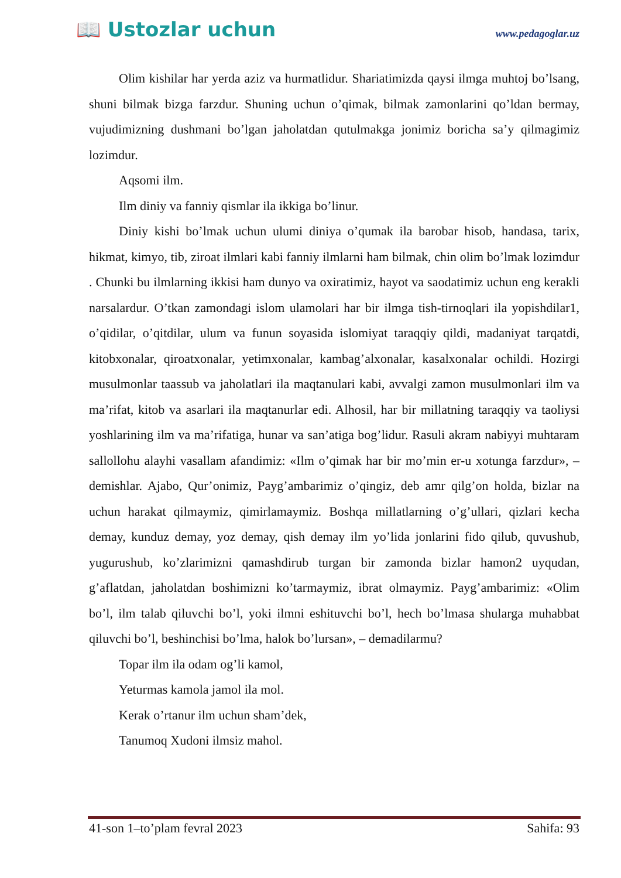📖 Ustozlar uchun
www.pedagoglar.uz
Olim kishilar har yerda aziz va hurmatlidur. Shariatimizda qaysi ilmga muhtoj bo’lsang, shuni bilmak bizga farzdur. Shuning uchun o’qimak, bilmak zamonlarini qo’ldan bermay, vujudimizning dushmani bo’lgan jaholatdan qutulmakga jonimiz boricha sa’y qilmagimiz lozimdur.
Aqsomi ilm.
Ilm diniy va fanniy qismlar ila ikkiga bo’linur.
Diniy kishi bo’lmak uchun ulumi diniya o’qumak ila barobar hisob, handasa, tarix, hikmat, kimyo, tib, ziroat ilmlari kabi fanniy ilmlarni ham bilmak, chin olim bo’lmak lozimdur . Chunki bu ilmlarning ikkisi ham dunyo va oxiratimiz, hayot va saodatimiz uchun eng kerakli narsalardur. O’tkan zamondagi islom ulamolari har bir ilmga tish-tirnoqlari ila yopishdilar1, o’qidilar, o’qitdilar, ulum va funun soyasida islomiyat taraqqiy qildi, madaniyat tarqatdi, kitobxonalar, qiroatxonalar, yetimxonalar, kambag’alxonalar, kasalxonalar ochildi. Hozirgi musulmonlar taassub va jaholatlari ila maqtanulari kabi, avvalgi zamon musulmonlari ilm va ma’rifat, kitob va asarlari ila maqtanurlar edi. Alhosil, har bir millatning taraqqiy va taoliysi yoshlarining ilm va ma’rifatiga, hunar va san’atiga bog’lidur. Rasuli akram nabiyyi muhtaram sallollohu alayhi vasallam afandimiz: «Ilm o’qimak har bir mo’min er-u xotunga farzdur», – demishlar. Ajabo, Qur’onimiz, Payg’ambarimiz o’qingiz, deb amr qilg’on holda, bizlar na uchun harakat qilmaymiz, qimirlamaymiz. Boshqa millatlarning o’g’ullari, qizlari kecha demay, kunduz demay, yoz demay, qish demay ilm yo’lida jonlarini fido qilub, quvushub, yugurushub, ko’zlarimizni qamashdirub turgan bir zamonda bizlar hamon2 uyqudan, g’aflatdan, jaholatdan boshimizni ko’tarmaymiz, ibrat olmaymiz. Payg’ambarimiz: «Olim bo’l, ilm talab qiluvchi bo’l, yoki ilmni eshituvchi bo’l, hech bo’lmasa shularga muhabbat qiluvchi bo’l, beshinchisi bo’lma, halok bo’lursan», – demadilarmu?
Topar ilm ila odam og’li kamol,
Yeturmas kamola jamol ila mol.
Kerak o’rtanur ilm uchun sham’dek,
Tanumoq Xudoni ilmsiz mahol.
41-son 1–to’plam fevral 2023 Sahifa: 93